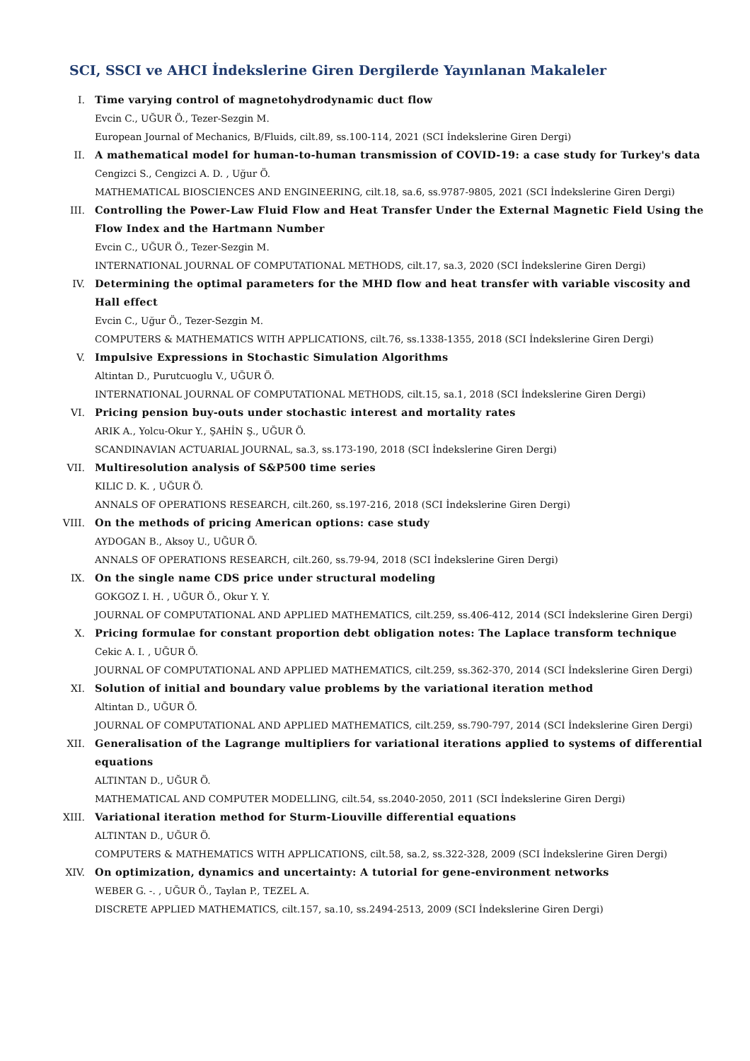SCI, SSCI ve AHCI İndekslerine Giren Dergilerde Yayınlanan Makaleler
I. Time varying control of magnetohydrodynamic duct flow
Evcin C., UĞUR Ö., Tezer-Sezgin M.
European Journal of Mechanics, B/Fluids, cilt.89, ss.100-114, 2021 (SCI İndekslerine Giren Dergi)
II. A mathematical model for human-to-human transmission of COVID-19: a case study for Turkey's data
Cengizci S., Cengizci A. D. , Uğur Ö.
MATHEMATICAL BIOSCIENCES AND ENGINEERING, cilt.18, sa.6, ss.9787-9805, 2021 (SCI İndekslerine Giren Dergi)
III. Controlling the Power-Law Fluid Flow and Heat Transfer Under the External Magnetic Field Using the Flow Index and the Hartmann Number
Evcin C., UĞUR Ö., Tezer-Sezgin M.
INTERNATIONAL JOURNAL OF COMPUTATIONAL METHODS, cilt.17, sa.3, 2020 (SCI İndekslerine Giren Dergi)
IV. Determining the optimal parameters for the MHD flow and heat transfer with variable viscosity and Hall effect
Evcin C., Uğur Ö., Tezer-Sezgin M.
COMPUTERS & MATHEMATICS WITH APPLICATIONS, cilt.76, ss.1338-1355, 2018 (SCI İndekslerine Giren Dergi)
V. Impulsive Expressions in Stochastic Simulation Algorithms
Altintan D., Purutcuoglu V., UĞUR Ö.
INTERNATIONAL JOURNAL OF COMPUTATIONAL METHODS, cilt.15, sa.1, 2018 (SCI İndekslerine Giren Dergi)
VI. Pricing pension buy-outs under stochastic interest and mortality rates
ARIK A., Yolcu-Okur Y., ŞAHİN Ş., UĞUR Ö.
SCANDINAVIAN ACTUARIAL JOURNAL, sa.3, ss.173-190, 2018 (SCI İndekslerine Giren Dergi)
VII. Multiresolution analysis of S&P500 time series
KILIC D. K. , UĞUR Ö.
ANNALS OF OPERATIONS RESEARCH, cilt.260, ss.197-216, 2018 (SCI İndekslerine Giren Dergi)
VIII. On the methods of pricing American options: case study
AYDOGAN B., Aksoy U., UĞUR Ö.
ANNALS OF OPERATIONS RESEARCH, cilt.260, ss.79-94, 2018 (SCI İndekslerine Giren Dergi)
IX. On the single name CDS price under structural modeling
GOKGOZ I. H. , UĞUR Ö., Okur Y. Y.
JOURNAL OF COMPUTATIONAL AND APPLIED MATHEMATICS, cilt.259, ss.406-412, 2014 (SCI İndekslerine Giren Dergi)
X. Pricing formulae for constant proportion debt obligation notes: The Laplace transform technique
Cekic A. I. , UĞUR Ö.
JOURNAL OF COMPUTATIONAL AND APPLIED MATHEMATICS, cilt.259, ss.362-370, 2014 (SCI İndekslerine Giren Dergi)
XI. Solution of initial and boundary value problems by the variational iteration method
Altintan D., UĞUR Ö.
JOURNAL OF COMPUTATIONAL AND APPLIED MATHEMATICS, cilt.259, ss.790-797, 2014 (SCI İndekslerine Giren Dergi)
XII. Generalisation of the Lagrange multipliers for variational iterations applied to systems of differential equations
ALTINTAN D., UĞUR Ö.
MATHEMATICAL AND COMPUTER MODELLING, cilt.54, ss.2040-2050, 2011 (SCI İndekslerine Giren Dergi)
XIII. Variational iteration method for Sturm-Liouville differential equations
ALTINTAN D., UĞUR Ö.
COMPUTERS & MATHEMATICS WITH APPLICATIONS, cilt.58, sa.2, ss.322-328, 2009 (SCI İndekslerine Giren Dergi)
XIV. On optimization, dynamics and uncertainty: A tutorial for gene-environment networks
WEBER G. -. , UĞUR Ö., Taylan P., TEZEL A.
DISCRETE APPLIED MATHEMATICS, cilt.157, sa.10, ss.2494-2513, 2009 (SCI İndekslerine Giren Dergi)